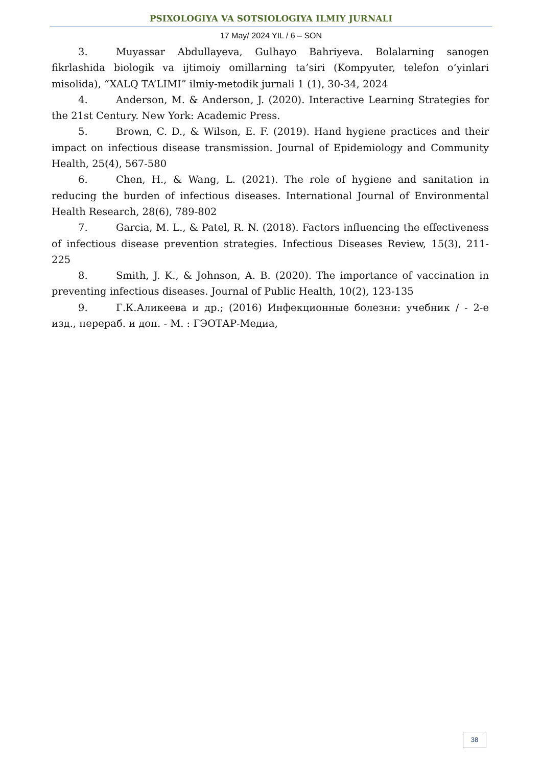PSIXOLOGIYA VA SOTSIOLOGIYA ILMIY JURNALI
17 May/ 2024 YIL / 6 – SON
3. Muyassar Abdullayeva, Gulhayo Bahriyeva. Bolalarning sanogen fikrlashida biologik va ijtimoiy omillarning ta’siri (Kompyuter, telefon o‘yinlari misolida), “XALQ TA’LIMI” ilmiy-metodik jurnali 1 (1), 30-34, 2024
4. Anderson, M. & Anderson, J. (2020). Interactive Learning Strategies for the 21st Century. New York: Academic Press.
5. Brown, C. D., & Wilson, E. F. (2019). Hand hygiene practices and their impact on infectious disease transmission. Journal of Epidemiology and Community Health, 25(4), 567-580
6. Chen, H., & Wang, L. (2021). The role of hygiene and sanitation in reducing the burden of infectious diseases. International Journal of Environmental Health Research, 28(6), 789-802
7. Garcia, M. L., & Patel, R. N. (2018). Factors influencing the effectiveness of infectious disease prevention strategies. Infectious Diseases Review, 15(3), 211-225
8. Smith, J. K., & Johnson, A. B. (2020). The importance of vaccination in preventing infectious diseases. Journal of Public Health, 10(2), 123-135
9. Г.К.Аликеева и др.; (2016) Инфекционные болезни: учебник / - 2-е изд., перераб. и доп. - М. : ГЭОТАР-Медиа,
38